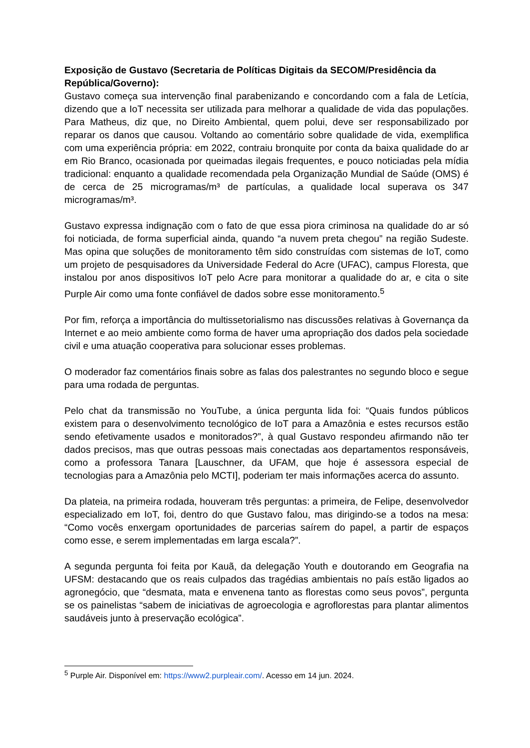Exposição de Gustavo (Secretaria de Políticas Digitais da SECOM/Presidência da República/Governo):
Gustavo começa sua intervenção final parabenizando e concordando com a fala de Letícia, dizendo que a IoT necessita ser utilizada para melhorar a qualidade de vida das populações. Para Matheus, diz que, no Direito Ambiental, quem polui, deve ser responsabilizado por reparar os danos que causou. Voltando ao comentário sobre qualidade de vida, exemplifica com uma experiência própria: em 2022, contraiu bronquite por conta da baixa qualidade do ar em Rio Branco, ocasionada por queimadas ilegais frequentes, e pouco noticiadas pela mídia tradicional: enquanto a qualidade recomendada pela Organização Mundial de Saúde (OMS) é de cerca de 25 microgramas/m³ de partículas, a qualidade local superava os 347 microgramas/m³.
Gustavo expressa indignação com o fato de que essa piora criminosa na qualidade do ar só foi noticiada, de forma superficial ainda, quando “a nuvem preta chegou” na região Sudeste. Mas opina que soluções de monitoramento têm sido construídas com sistemas de IoT, como um projeto de pesquisadores da Universidade Federal do Acre (UFAC), campus Floresta, que instalou por anos dispositivos IoT pelo Acre para monitorar a qualidade do ar, e cita o site Purple Air como uma fonte confiável de dados sobre esse monitoramento.<sup>5</sup>
Por fim, reforça a importância do multissetorialismo nas discussões relativas à Governança da Internet e ao meio ambiente como forma de haver uma apropriação dos dados pela sociedade civil e uma atuação cooperativa para solucionar esses problemas.
O moderador faz comentários finais sobre as falas dos palestrantes no segundo bloco e segue para uma rodada de perguntas.
Pelo chat da transmissão no YouTube, a única pergunta lida foi: “Quais fundos públicos existem para o desenvolvimento tecnológico de IoT para a Amazônia e estes recursos estão sendo efetivamente usados e monitorados?”, à qual Gustavo respondeu afirmando não ter dados precisos, mas que outras pessoas mais conectadas aos departamentos responsáveis, como a professora Tanara [Lauschner, da UFAM, que hoje é assessora especial de tecnologias para a Amazônia pelo MCTI], poderiam ter mais informações acerca do assunto.
Da plateia, na primeira rodada, houveram três perguntas: a primeira, de Felipe, desenvolvedor especializado em IoT, foi, dentro do que Gustavo falou, mas dirigindo-se a todos na mesa: “Como vocês enxergam oportunidades de parcerias saírem do papel, a partir de espaços como esse, e serem implementadas em larga escala?”.
A segunda pergunta foi feita por Kauã, da delegação Youth e doutorando em Geografia na UFSM: destacando que os reais culpados das tragédias ambientais no país estão ligados ao agronegócio, que “desmata, mata e envenena tanto as florestas como seus povos”, pergunta se os painelistas “sabem de iniciativas de agroecologia e agroflorestas para plantar alimentos saudáveis junto à preservação ecológica”.
<sup>5</sup> Purple Air. Disponível em: https://www2.purpleair.com/. Acesso em 14 jun. 2024.